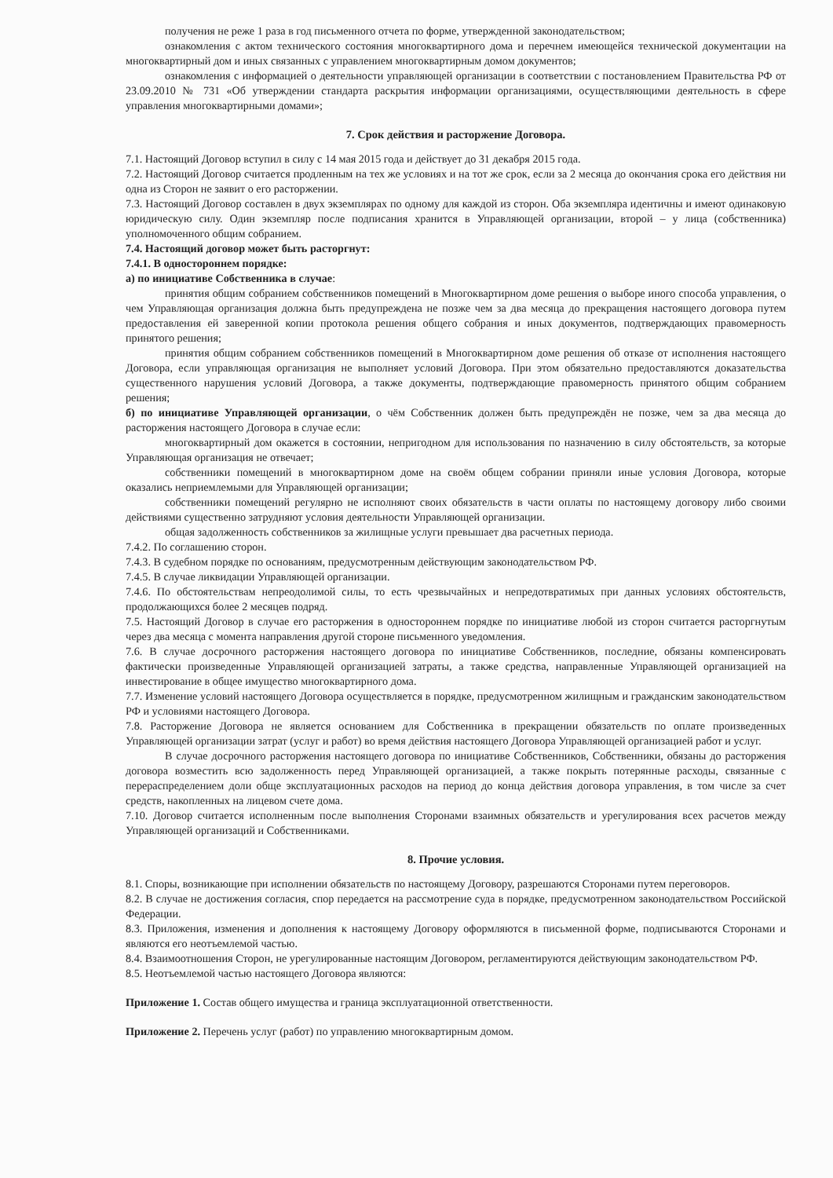получения не реже 1 раза в год письменного отчета по форме, утвержденной законодательством;
ознакомления с актом технического состояния многоквартирного дома и перечнем имеющейся технической документации на многоквартирный дом и иных связанных с управлением многоквартирным домом документов;
ознакомления с информацией о деятельности управляющей организации в соответствии с постановлением Правительства РФ от 23.09.2010 № 731 «Об утверждении стандарта раскрытия информации организациями, осуществляющими деятельность в сфере управления многоквартирными домами»;
7. Срок действия и расторжение Договора.
7.1. Настоящий Договор вступил в силу с 14 мая 2015 года и действует до 31 декабря 2015 года.
7.2. Настоящий Договор считается продленным на тех же условиях и на тот же срок, если за 2 месяца до окончания срока его действия ни одна из Сторон не заявит о его расторжении.
7.3. Настоящий Договор составлен в двух экземплярах по одному для каждой из сторон. Оба экземпляра идентичны и имеют одинаковую юридическую силу. Один экземпляр после подписания хранится в Управляющей организации, второй – у лица (собственника) уполномоченного общим собранием.
7.4. Настоящий договор может быть расторгнут:
7.4.1. В одностороннем порядке:
а) по инициативе Собственника в случае:
принятия общим собранием собственников помещений в Многоквартирном доме решения о выборе иного способа управления, о чем Управляющая организация должна быть предупреждена не позже чем за два месяца до прекращения настоящего договора путем предоставления ей заверенной копии протокола решения общего собрания и иных документов, подтверждающих правомерность принятого решения;
принятия общим собранием собственников помещений в Многоквартирном доме решения об отказе от исполнения настоящего Договора, если управляющая организация не выполняет условий Договора. При этом обязательно предоставляются доказательства существенного нарушения условий Договора, а также документы, подтверждающие правомерность принятого общим собранием решения;
б) по инициативе Управляющей организации, о чём Собственник должен быть предупреждён не позже, чем за два месяца до расторжения настоящего Договора в случае если:
многоквартирный дом окажется в состоянии, непригодном для использования по назначению в силу обстоятельств, за которые Управляющая организация не отвечает;
собственники помещений в многоквартирном доме на своём общем собрании приняли иные условия Договора, которые оказались неприемлемыми для Управляющей организации;
собственники помещений регулярно не исполняют своих обязательств в части оплаты по настоящему договору либо своими действиями существенно затрудняют условия деятельности Управляющей организации.
общая задолженность собственников за жилищные услуги превышает два расчетных периода.
7.4.2. По соглашению сторон.
7.4.3. В судебном порядке по основаниям, предусмотренным действующим законодательством РФ.
7.4.5. В случае ликвидации Управляющей организации.
7.4.6. По обстоятельствам непреодолимой силы, то есть чрезвычайных и непредотвратимых при данных условиях обстоятельств, продолжающихся более 2 месяцев подряд.
7.5. Настоящий Договор в случае его расторжения в одностороннем порядке по инициативе любой из сторон считается расторгнутым через два месяца с момента направления другой стороне письменного уведомления.
7.6. В случае досрочного расторжения настоящего договора по инициативе Собственников, последние, обязаны компенсировать фактически произведенные Управляющей организацией затраты, а также средства, направленные Управляющей организацией на инвестирование в общее имущество многоквартирного дома.
7.7. Изменение условий настоящего Договора осуществляется в порядке, предусмотренном жилищным и гражданским законодательством РФ и условиями настоящего Договора.
7.8. Расторжение Договора не является основанием для Собственника в прекращении обязательств по оплате произведенных Управляющей организации затрат (услуг и работ) во время действия настоящего Договора Управляющей организацией работ и услуг.
В случае досрочного расторжения настоящего договора по инициативе Собственников, Собственники, обязаны до расторжения договора возместить всю задолженность перед Управляющей организацией, а также покрыть потерянные расходы, связанные с перераспределением доли обще эксплуатационных расходов на период до конца действия договора управления, в том числе за счет средств, накопленных на лицевом счете дома.
7.10. Договор считается исполненным после выполнения Сторонами взаимных обязательств и урегулирования всех расчетов между Управляющей организаций и Собственниками.
8. Прочие условия.
8.1. Споры, возникающие при исполнении обязательств по настоящему Договору, разрешаются Сторонами путем переговоров.
8.2. В случае не достижения согласия, спор передается на рассмотрение суда в порядке, предусмотренном законодательством Российской Федерации.
8.3. Приложения, изменения и дополнения к настоящему Договору оформляются в письменной форме, подписываются Сторонами и являются его неотъемлемой частью.
8.4. Взаимоотношения Сторон, не урегулированные настоящим Договором, регламентируются действующим законодательством РФ.
8.5. Неотъемлемой частью настоящего Договора являются:
Приложение 1. Состав общего имущества и граница эксплуатационной ответственности.
Приложение 2. Перечень услуг (работ) по управлению многоквартирным домом.